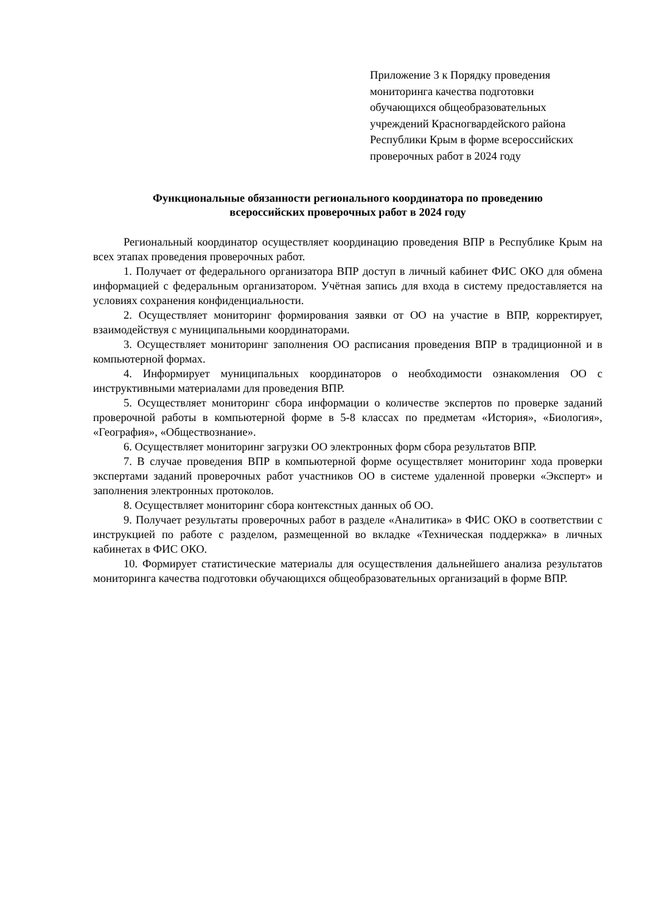Приложение 3 к Порядку проведения
мониторинга качества подготовки
обучающихся общеобразовательных
учреждений Красногвардейского района
Республики Крым в форме всероссийских
проверочных работ в 2024 году
Функциональные обязанности регионального координатора по проведению
всероссийских проверочных работ в 2024 году
Региональный координатор осуществляет координацию проведения ВПР в Республике Крым на всех этапах проведения проверочных работ.
1. Получает от федерального организатора ВПР доступ в личный кабинет ФИС ОКО для обмена информацией с федеральным организатором. Учётная запись для входа в систему предоставляется на условиях сохранения конфиденциальности.
2. Осуществляет мониторинг формирования заявки от ОО на участие в ВПР, корректирует, взаимодействуя с муниципальными координаторами.
3. Осуществляет мониторинг заполнения ОО расписания проведения ВПР в традиционной и в компьютерной формах.
4. Информирует муниципальных координаторов о необходимости ознакомления ОО с инструктивными материалами для проведения ВПР.
5. Осуществляет мониторинг сбора информации о количестве экспертов по проверке заданий проверочной работы в компьютерной форме в 5-8 классах по предметам «История», «Биология», «География», «Обществознание».
6. Осуществляет мониторинг загрузки ОО электронных форм сбора результатов ВПР.
7. В случае проведения ВПР в компьютерной форме осуществляет мониторинг хода проверки экспертами заданий проверочных работ участников ОО в системе удаленной проверки «Эксперт» и заполнения электронных протоколов.
8. Осуществляет мониторинг сбора контекстных данных об ОО.
9. Получает результаты проверочных работ в разделе «Аналитика» в ФИС ОКО в соответствии с инструкцией по работе с разделом, размещенной во вкладке «Техническая поддержка» в личных кабинетах в ФИС ОКО.
10. Формирует статистические материалы для осуществления дальнейшего анализа результатов мониторинга качества подготовки обучающихся общеобразовательных организаций в форме ВПР.